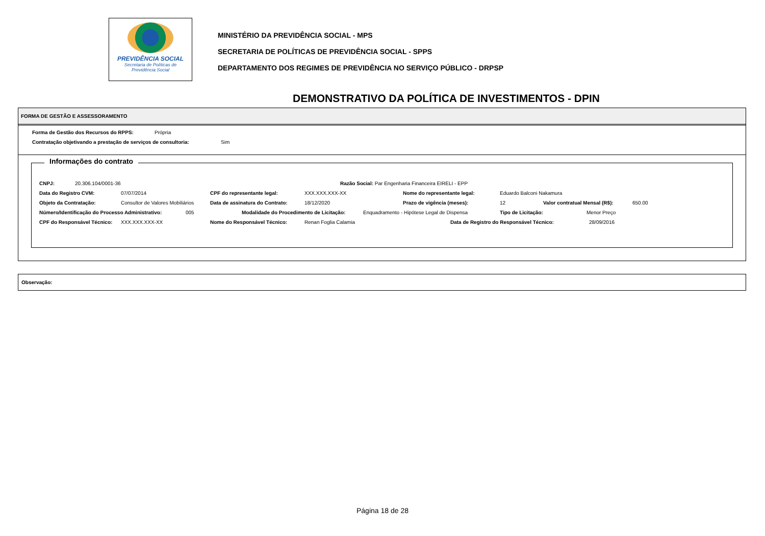PREVIDÊNCIA SOCIAL
Secretaria de Políticas de
Previdência Social
MINISTÉRIO DA PREVIDÊNCIA SOCIAL - MPS
SECRETARIA DE POLÍTICAS DE PREVIDÊNCIA SOCIAL - SPPS
DEPARTAMENTO DOS REGIMES DE PREVIDÊNCIA NO SERVIÇO PÚBLICO - DRPSP
DEMONSTRATIVO DA POLÍTICA DE INVESTIMENTOS - DPIN
FORMA DE GESTÃO E ASSESSORAMENTO
Forma de Gestão dos Recursos do RPPS: Própria
Contratação objetivando a prestação de serviços de consultoria: Sim
Informações do contrato
CNPJ: 20.306.104/0001-36 Razão Social: Par Engenharia Financeira EIRELI - EPP
Data do Registro CVM: 07/07/2014 CPF do representante legal: XXX.XXX.XXX-XX Nome do representante legal: Eduardo Balconi Nakamura
Objeto da Contratação: Consultor de Valores Mobiliários Data de assinatura do Contrato: 18/12/2020 Prazo de vigência (meses): 12 Valor contratual Mensal (R$): 650.00
Número/Identificação do Processo Administrativo: 005 Modalidade do Procedimento de Licitação: Enquadramento - Hipótese Legal de Dispensa Tipo de Licitação: Menor Preço
CPF do Responsável Técnico: XXX.XXX.XXX-XX Nome do Responsável Técnico: Renan Foglia Calamia Data de Registro do Responsável Técnico: 28/09/2016
Observação:
Página 18 de 28